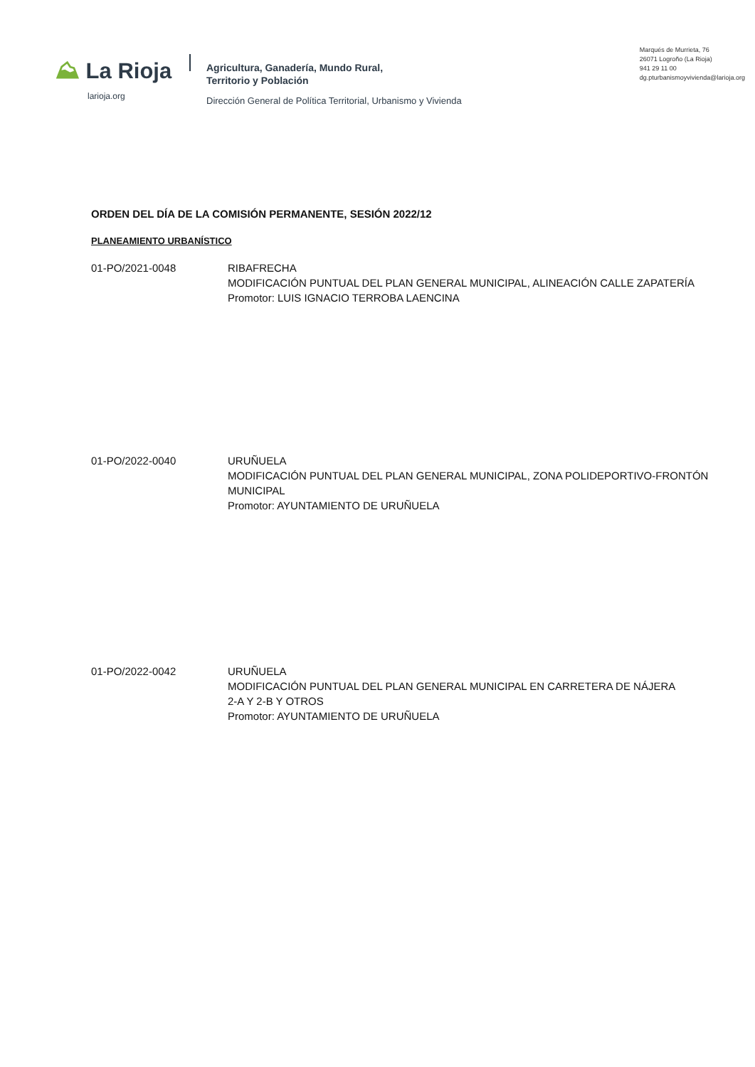⛰ La Rioja
larioja.org
Agricultura, Ganadería, Mundo Rural,
Territorio y Población
Dirección General de Política Territorial, Urbanismo y Vivienda
Marqués de Murrieta, 76
26071 Logroño (La Rioja)
941 29 11 00
dg.pturbanismoyvivienda@larioja.org
ORDEN DEL DÍA DE LA COMISIÓN PERMANENTE, SESIÓN 2022/12
PLANEAMIENTO URBANÍSTICO
01-PO/2021-0048 RIBAFRECHA
MODIFICACIÓN PUNTUAL DEL PLAN GENERAL MUNICIPAL, ALINEACIÓN CALLE ZAPATERÍA
Promotor: LUIS IGNACIO TERROBA LAENCINA
01-PO/2022-0040 URUÑUELA
MODIFICACIÓN PUNTUAL DEL PLAN GENERAL MUNICIPAL, ZONA POLIDEPORTIVO-FRONTÓN
MUNICIPAL
Promotor: AYUNTAMIENTO DE URUÑUELA
01-PO/2022-0042 URUÑUELA
MODIFICACIÓN PUNTUAL DEL PLAN GENERAL MUNICIPAL EN CARRETERA DE NÁJERA
2-A Y 2-B Y OTROS
Promotor: AYUNTAMIENTO DE URUÑUELA